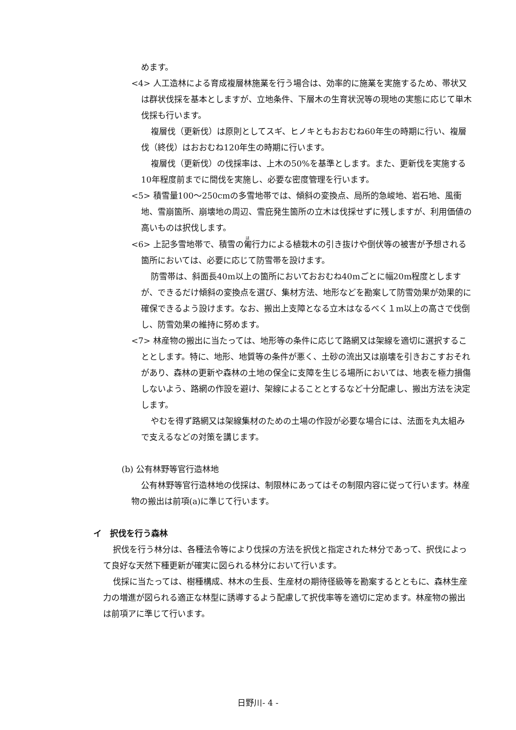めます。
<4> 人工造林による育成複層林施業を行う場合は、効率的に施業を実施するため、帯状又は群状伐採を基本としますが、立地条件、下層木の生育状況等の現地の実態に応じて単木伐採も行います。
複層伐（更新伐）は原則としてスギ、ヒノキともおおむね60年生の時期に行い、複層伐（終伐）はおおむね120年生の時期に行います。
複層伐（更新伐）の伐採率は、上木の50%を基準とします。また、更新伐を実施する10年程度前までに間伐を実施し、必要な密度管理を行います。
<5> 積雪量100～250cmの多雪地帯では、傾斜の変換点、局所的急峻地、岩石地、風衝地、雪崩箇所、崩壊地の周辺、雪庇発生箇所の立木は伐採せずに残しますが、利用価値の高いものは択伐します。
<6> 上記多雪地帯で、積雪の匍行力による植栽木の引き抜けや倒伏等の被害が予想される箇所においては、必要に応じて防雪帯を設けます。
防雪帯は、斜面長40m以上の箇所においておおむね40mごとに幅20m程度としますが、できるだけ傾斜の変換点を選び、集材方法、地形などを勘案して防雪効果が効果的に確保できるよう設けます。なお、搬出上支障となる立木はなるべく１m以上の高さで伐倒し、防雪効果の維持に努めます。
<7> 林産物の搬出に当たっては、地形等の条件に応じて路網又は架線を適切に選択することとします。特に、地形、地質等の条件が悪く、土砂の流出又は崩壊を引きおこすおそれがあり、森林の更新や森林の土地の保全に支障を生じる場所においては、地表を極力損傷しないよう、路網の作設を避け、架線によることとするなど十分配慮し、搬出方法を決定します。
やむを得ず路網又は架線集材のための土場の作設が必要な場合には、法面を丸太組みで支えるなどの対策を講じます。
(b) 公有林野等官行造林地
公有林野等官行造林地の伐採は、制限林にあってはその制限内容に従って行います。林産物の搬出は前項(a)に準じて行います。
イ　択伐を行う森林
択伐を行う林分は、各種法令等により伐採の方法を択伐と指定された林分であって、択伐によって良好な天然下種更新が確実に図られる林分において行います。
伐採に当たっては、樹種構成、林木の生長、生産材の期待径級等を勘案するとともに、森林生産力の増進が図られる適正な林型に誘導するよう配慮して択伐率等を適切に定めます。林産物の搬出は前項アに準じて行います。
日野川- 4 -